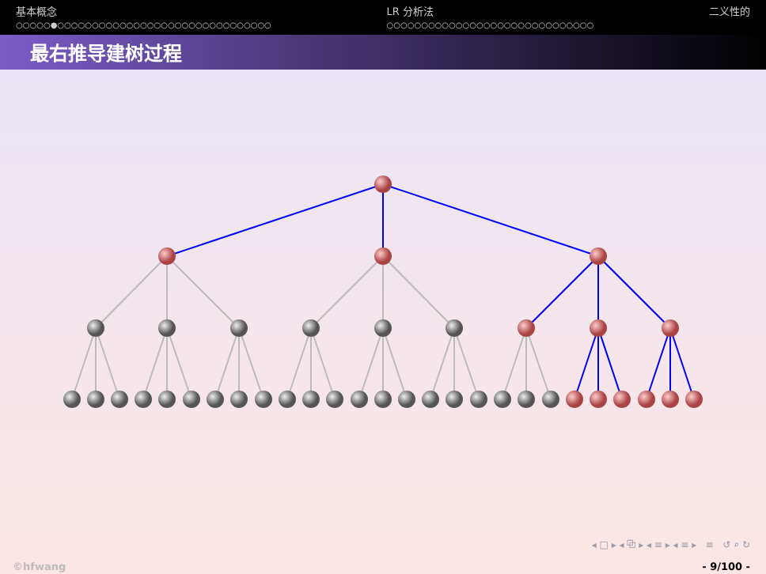基本概念
○○○○○●○○○○○○○○○○○○○○○○○○○○○○○○○○○○○○○
LR 分析法
○○○○○○○○○○○○○○○○○○○○○○○○○○○○○○
二义性的
最右推导建树过程
◂ □ ▸ ◂ ⧉ ▸ ◂ ≡ ▸ ◂ ≡ ▸ ≡ ↺ ⌕ ↻
©hfwang - 9/100 -